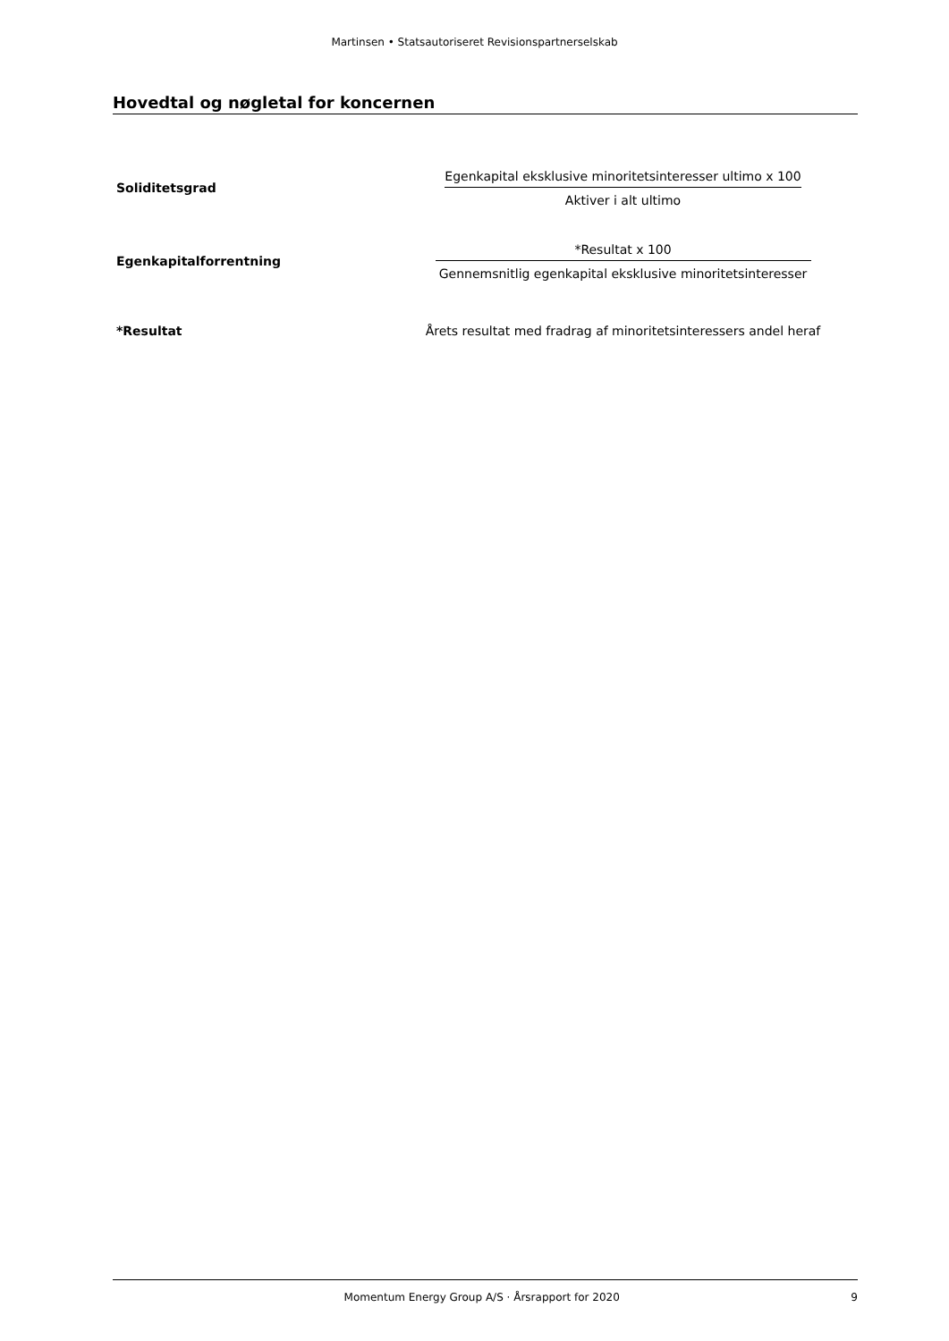Martinsen • Statsautoriseret Revisionspartnerselskab
Hovedtal og nøgletal for koncernen
| Soliditetsgrad | Egenkapital eksklusive minoritetsinteresser ultimo x 100 Aktiver i alt ultimo |
| Egenkapitalforrentning | *Resultat x 100 Gennemsnitlig egenkapital eksklusive minoritetsinteresser |
| *Resultat | Årets resultat med fradrag af minoritetsinteressers andel heraf |
Momentum Energy Group A/S · Årsrapport for 2020 9